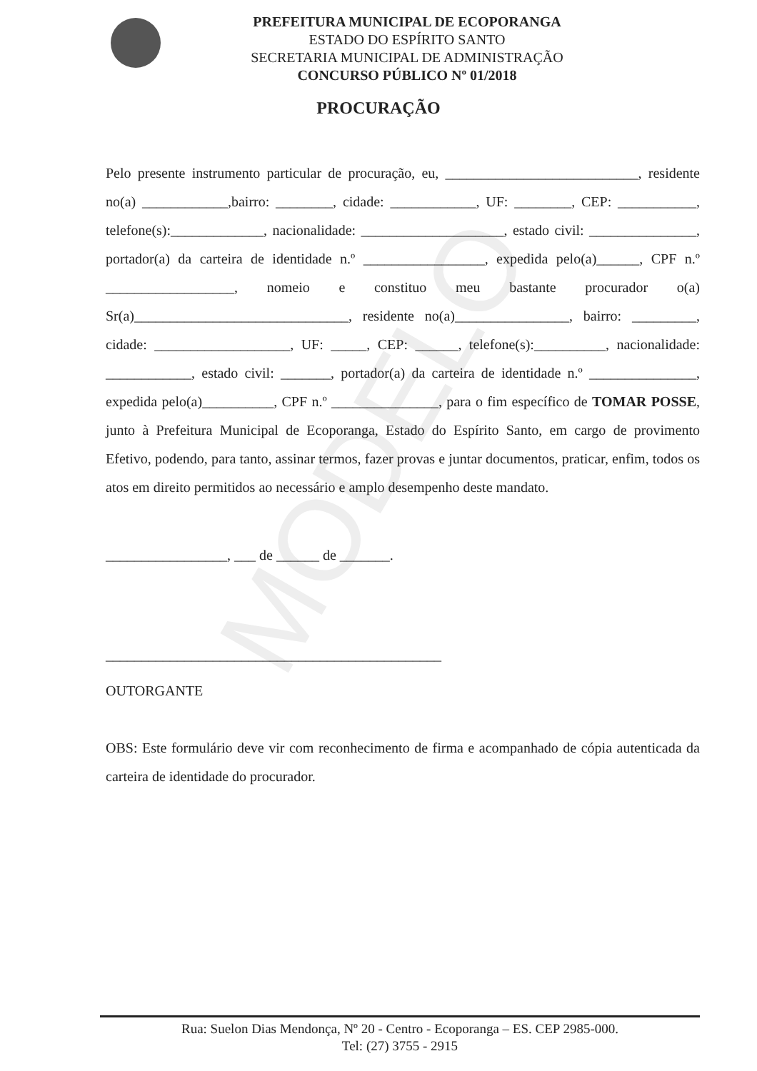MODELO
PREFEITURA MUNICIPAL DE ECOPORANGA
ESTADO DO ESPÍRITO SANTO
SECRETARIA MUNICIPAL DE ADMINISTRAÇÃO
CONCURSO PÚBLICO Nº 01/2018
PROCURAÇÃO
Pelo presente instrumento particular de procuração, eu, ___________________________, residente no(a) ____________,bairro: ________, cidade: ____________, UF: ________, CEP: ___________, telefone(s):_____________, nacionalidade: ____________________, estado civil: _______________, portador(a) da carteira de identidade n.º _________________, expedida pelo(a)______, CPF n.º __________________, nomeio e constituo meu bastante procurador o(a) Sr(a)______________________________, residente no(a)________________, bairro: _________, cidade: ___________________, UF: _____, CEP: ______, telefone(s):__________, nacionalidade: ____________, estado civil: _______, portador(a) da carteira de identidade n.º _______________, expedida pelo(a)__________, CPF n.º _______________, para o fim específico de TOMAR POSSE, junto à Prefeitura Municipal de Ecoporanga, Estado do Espírito Santo, em cargo de provimento Efetivo, podendo, para tanto, assinar termos, fazer provas e juntar documentos, praticar, enfim, todos os atos em direito permitidos ao necessário e amplo desempenho deste mandato.
_________________, ___ de ______ de _______.
_______________________________________________
OUTORGANTE
OBS: Este formulário deve vir com reconhecimento de firma e acompanhado de cópia autenticada da carteira de identidade do procurador.
Rua: Suelon Dias Mendonça, Nº 20 - Centro - Ecoporanga – ES. CEP 2985-000.
Tel: (27) 3755 - 2915